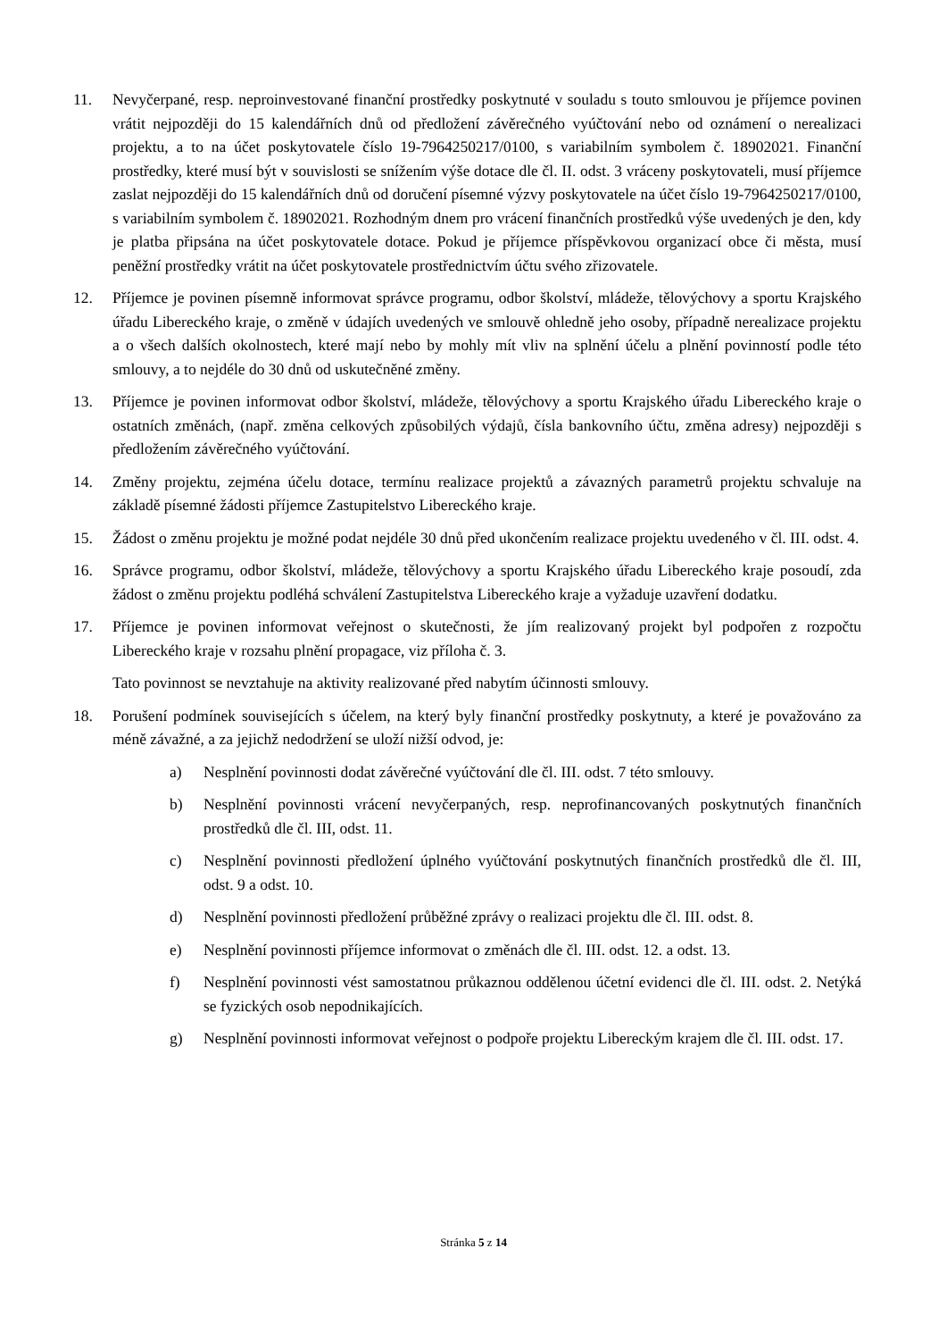11. Nevyčerpané, resp. neproinvestované finanční prostředky poskytnuté v souladu s touto smlouvou je příjemce povinen vrátit nejpozději do 15 kalendářních dnů od předložení závěrečného vyúčtování nebo od oznámení o nerealizaci projektu, a to na účet poskytovatele číslo 19-7964250217/0100, s variabilním symbolem č. 18902021. Finanční prostředky, které musí být v souvislosti se snížením výše dotace dle čl. II. odst. 3 vráceny poskytovateli, musí příjemce zaslat nejpozději do 15 kalendářních dnů od doručení písemné výzvy poskytovatele na účet číslo 19-7964250217/0100, s variabilním symbolem č. 18902021. Rozhodným dnem pro vrácení finančních prostředků výše uvedených je den, kdy je platba připsána na účet poskytovatele dotace. Pokud je příjemce příspěvkovou organizací obce či města, musí peněžní prostředky vrátit na účet poskytovatele prostřednictvím účtu svého zřizovatele.
12. Příjemce je povinen písemně informovat správce programu, odbor školství, mládeže, tělovýchovy a sportu Krajského úřadu Libereckého kraje, o změně v údajích uvedených ve smlouvě ohledně jeho osoby, případně nerealizace projektu a o všech dalších okolnostech, které mají nebo by mohly mít vliv na splnění účelu a plnění povinností podle této smlouvy, a to nejdéle do 30 dnů od uskutečněné změny.
13. Příjemce je povinen informovat odbor školství, mládeže, tělovýchovy a sportu Krajského úřadu Libereckého kraje o ostatních změnách, (např. změna celkových způsobilých výdajů, čísla bankovního účtu, změna adresy) nejpozději s předložením závěrečného vyúčtování.
14. Změny projektu, zejména účelu dotace, termínu realizace projektů a závazných parametrů projektu schvaluje na základě písemné žádosti příjemce Zastupitelstvo Libereckého kraje.
15. Žádost o změnu projektu je možné podat nejdéle 30 dnů před ukončením realizace projektu uvedeného v čl. III. odst. 4.
16. Správce programu, odbor školství, mládeže, tělovýchovy a sportu Krajského úřadu Libereckého kraje posoudí, zda žádost o změnu projektu podléhá schválení Zastupitelstva Libereckého kraje a vyžaduje uzavření dodatku.
17. Příjemce je povinen informovat veřejnost o skutečnosti, že jím realizovaný projekt byl podpořen z rozpočtu Libereckého kraje v rozsahu plnění propagace, viz příloha č. 3.
Tato povinnost se nevztahuje na aktivity realizované před nabytím účinnosti smlouvy.
18. Porušení podmínek souvisejících s účelem, na který byly finanční prostředky poskytnuty, a které je považováno za méně závažné, a za jejichž nedodržení se uloží nižší odvod, je:
a) Nesplnění povinnosti dodat závěrečné vyúčtování dle čl. III. odst. 7 této smlouvy.
b) Nesplnění povinnosti vrácení nevyčerpaných, resp. neprofinancovaných poskytnutých finančních prostředků dle čl. III, odst. 11.
c) Nesplnění povinnosti předložení úplného vyúčtování poskytnutých finančních prostředků dle čl. III, odst. 9 a odst. 10.
d) Nesplnění povinnosti předložení průběžné zprávy o realizaci projektu dle čl. III. odst. 8.
e) Nesplnění povinnosti příjemce informovat o změnách dle čl. III. odst. 12. a odst. 13.
f) Nesplnění povinnosti vést samostatnou průkaznou oddělenou účetní evidenci dle čl. III. odst. 2. Netýká se fyzických osob nepodnikajících.
g) Nesplnění povinnosti informovat veřejnost o podpoře projektu Libereckým krajem dle čl. III. odst. 17.
Stránka 5 z 14